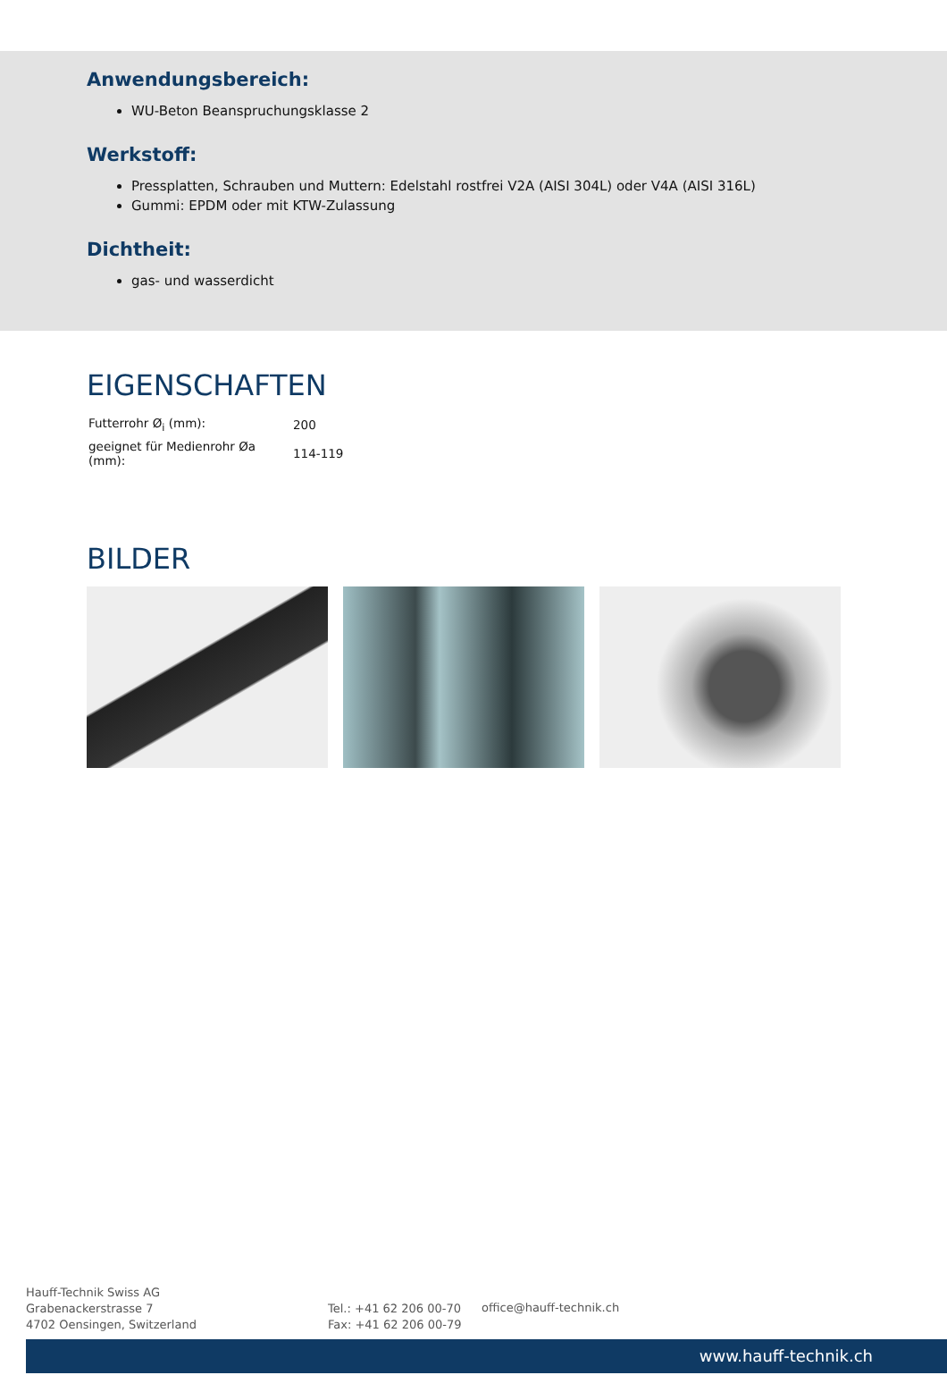Anwendungsbereich:
WU-Beton Beanspruchungsklasse 2
Werkstoff:
Pressplatten, Schrauben und Muttern: Edelstahl rostfrei V2A (AISI 304L) oder V4A (AISI 316L)
Gummi: EPDM oder mit KTW-Zulassung
Dichtheit:
gas- und wasserdicht
EIGENSCHAFTEN
| Futterrohr Ø<sub>i</sub> (mm): | 200 |
| geeignet für Medienrohr Øa (mm): | 114-119 |
BILDER
Hauff-Technik Swiss AG
Grabenackerstrasse 7
4702 Oensingen, Switzerland
Tel.: +41 62 206 00-70
Fax: +41 62 206 00-79
office@hauff-technik.ch
www.hauff-technik.ch